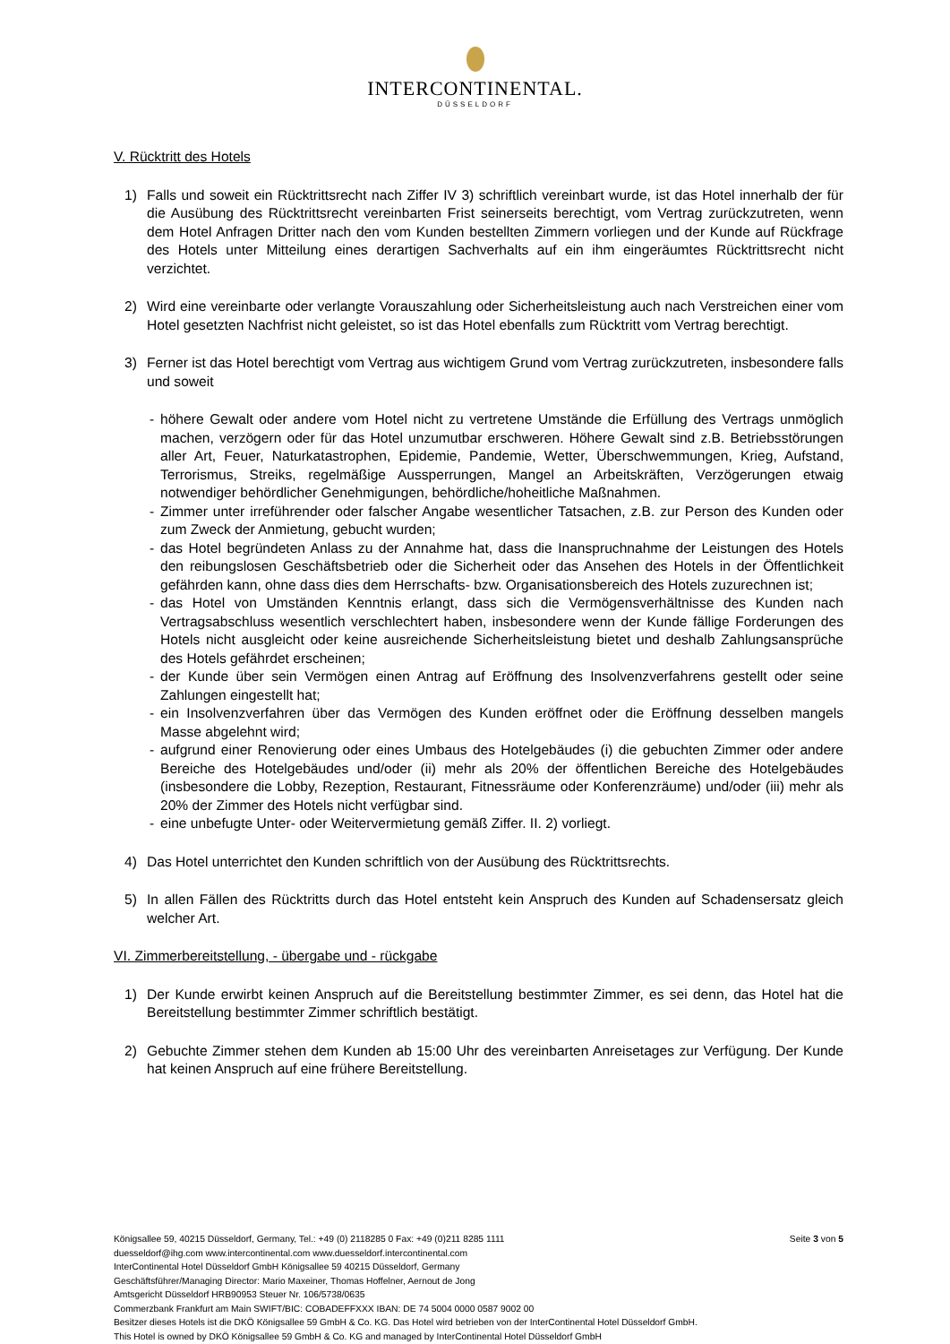INTERCONTINENTAL.
DÜSSELDORF
V. Rücktritt des Hotels
1) Falls und soweit ein Rücktrittsrecht nach Ziffer IV 3) schriftlich vereinbart wurde, ist das Hotel innerhalb der für die Ausübung des Rücktrittsrecht vereinbarten Frist seinerseits berechtigt, vom Vertrag zurückzutreten, wenn dem Hotel Anfragen Dritter nach den vom Kunden bestellten Zimmern vorliegen und der Kunde auf Rückfrage des Hotels unter Mitteilung eines derartigen Sachverhalts auf ein ihm eingeräumtes Rücktrittsrecht nicht verzichtet.
2) Wird eine vereinbarte oder verlangte Vorauszahlung oder Sicherheitsleistung auch nach Verstreichen einer vom Hotel gesetzten Nachfrist nicht geleistet, so ist das Hotel ebenfalls zum Rücktritt vom Vertrag berechtigt.
3) Ferner ist das Hotel berechtigt vom Vertrag aus wichtigem Grund vom Vertrag zurückzutreten, insbesondere falls und soweit
- höhere Gewalt oder andere vom Hotel nicht zu vertretene Umstände die Erfüllung des Vertrags unmöglich machen, verzögern oder für das Hotel unzumutbar erschweren. Höhere Gewalt sind z.B. Betriebsstörungen aller Art, Feuer, Naturkatastrophen, Epidemie, Pandemie, Wetter, Überschwemmungen, Krieg, Aufstand, Terrorismus, Streiks, regelmäßige Aussperrungen, Mangel an Arbeitskräften, Verzögerungen etwaig notwendiger behördlicher Genehmigungen, behördliche/hoheitliche Maßnahmen.
- Zimmer unter irreführender oder falscher Angabe wesentlicher Tatsachen, z.B. zur Person des Kunden oder zum Zweck der Anmietung, gebucht wurden;
- das Hotel begründeten Anlass zu der Annahme hat, dass die Inanspruchnahme der Leistungen des Hotels den reibungslosen Geschäftsbetrieb oder die Sicherheit oder das Ansehen des Hotels in der Öffentlichkeit gefährden kann, ohne dass dies dem Herrschafts- bzw. Organisationsbereich des Hotels zuzurechnen ist;
- das Hotel von Umständen Kenntnis erlangt, dass sich die Vermögensverhältnisse des Kunden nach Vertragsabschluss wesentlich verschlechtert haben, insbesondere wenn der Kunde fällige Forderungen des Hotels nicht ausgleicht oder keine ausreichende Sicherheitsleistung bietet und deshalb Zahlungsansprüche des Hotels gefährdet erscheinen;
- der Kunde über sein Vermögen einen Antrag auf Eröffnung des Insolvenzverfahrens gestellt oder seine Zahlungen eingestellt hat;
- ein Insolvenzverfahren über das Vermögen des Kunden eröffnet oder die Eröffnung desselben mangels Masse abgelehnt wird;
- aufgrund einer Renovierung oder eines Umbaus des Hotelgebäudes (i) die gebuchten Zimmer oder andere Bereiche des Hotelgebäudes und/oder (ii) mehr als 20% der öffentlichen Bereiche des Hotelgebäudes (insbesondere die Lobby, Rezeption, Restaurant, Fitnessräume oder Konferenzräume) und/oder (iii) mehr als 20% der Zimmer des Hotels nicht verfügbar sind.
- eine unbefugte Unter- oder Weitervermietung gemäß Ziffer. II. 2) vorliegt.
4) Das Hotel unterrichtet den Kunden schriftlich von der Ausübung des Rücktrittsrechts.
5) In allen Fällen des Rücktritts durch das Hotel entsteht kein Anspruch des Kunden auf Schadensersatz gleich welcher Art.
VI. Zimmerbereitstellung, - übergabe und - rückgabe
1) Der Kunde erwirbt keinen Anspruch auf die Bereitstellung bestimmter Zimmer, es sei denn, das Hotel hat die Bereitstellung bestimmter Zimmer schriftlich bestätigt.
2) Gebuchte Zimmer stehen dem Kunden ab 15:00 Uhr des vereinbarten Anreisetages zur Verfügung. Der Kunde hat keinen Anspruch auf eine frühere Bereitstellung.
Königsallee 59, 40215 Düsseldorf, Germany, Tel.: +49 (0) 2118285 0 Fax: +49 (0)211 8285 1111 Seite 3 von 5
duesseldorf@ihg.com www.intercontinental.com www.duesseldorf.intercontinental.com
InterContinental Hotel Düsseldorf GmbH Königsallee 59 40215 Düsseldorf, Germany
Geschäftsführer/Managing Director: Mario Maxeiner, Thomas Hoffelner, Aernout de Jong
Amtsgericht Düsseldorf HRB90953 Steuer Nr. 106/5738/0635
Commerzbank Frankfurt am Main SWIFT/BIC: COBADEFFXXX IBAN: DE 74 5004 0000 0587 9002 00
Besitzer dieses Hotels ist die DKÖ Königsallee 59 GmbH & Co. KG. Das Hotel wird betrieben von der InterContinental Hotel Düsseldorf GmbH.
This Hotel is owned by DKÖ Königsallee 59 GmbH & Co. KG and managed by InterContinental Hotel Düsseldorf GmbH